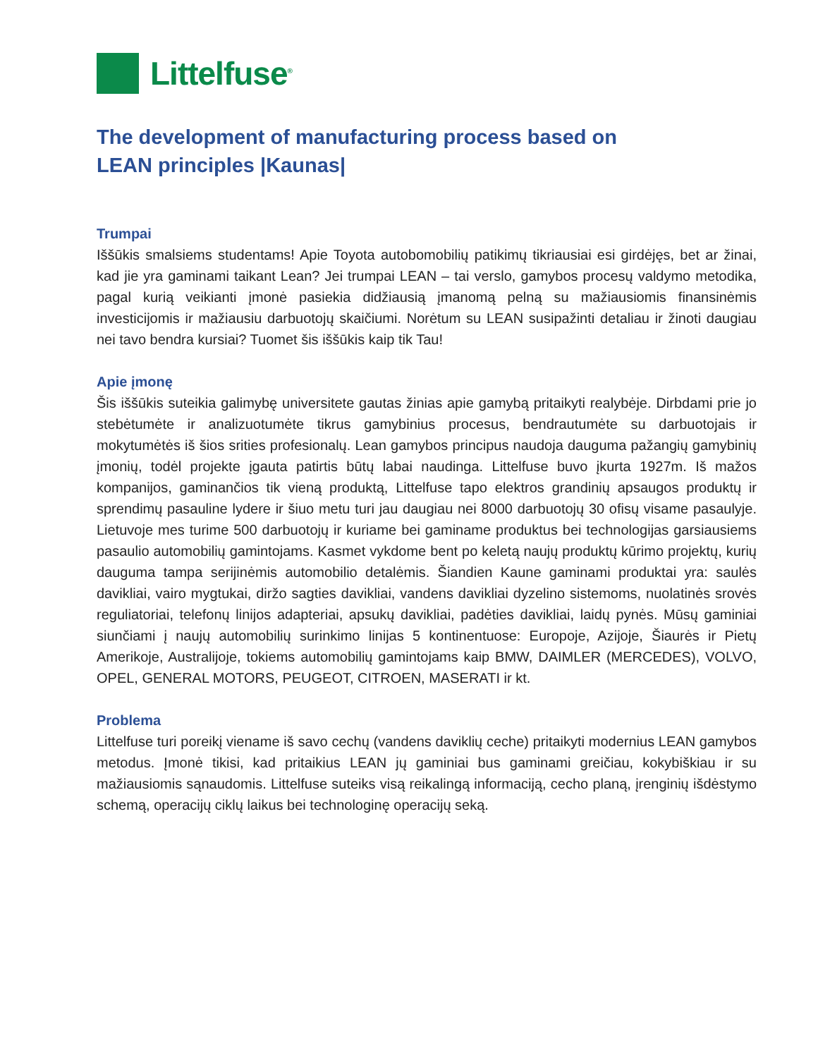Littelfuse<sup>®</sup>
The development of manufacturing process based on LEAN principles |Kaunas|
Trumpai
Iššūkis smalsiems studentams! Apie Toyota autobomobilių patikimų tikriausiai esi girdėjęs, bet ar žinai, kad jie yra gaminami taikant Lean? Jei trumpai LEAN – tai verslo, gamybos procesų valdymo metodika, pagal kurią veikianti įmonė pasiekia didžiausią įmanomą pelną su mažiausiomis finansinėmis investicijomis ir mažiausiu darbuotojų skaičiumi. Norėtum su LEAN susipažinti detaliau ir žinoti daugiau nei tavo bendra kursiai? Tuomet šis iššūkis kaip tik Tau!
Apie įmonę
Šis iššūkis suteikia galimybę universitete gautas žinias apie gamybą pritaikyti realybėje. Dirbdami prie jo stebėtumėte ir analizuotumėte tikrus gamybinius procesus, bendrautumėte su darbuotojais ir mokytumėtės iš šios srities profesionalų. Lean gamybos principus naudoja dauguma pažangių gamybinių įmonių, todėl projekte įgauta patirtis būtų labai naudinga. Littelfuse buvo įkurta 1927m. Iš mažos kompanijos, gaminančios tik vieną produktą, Littelfuse tapo elektros grandinių apsaugos produktų ir sprendimų pasauline lydere ir šiuo metu turi jau daugiau nei 8000 darbuotojų 30 ofisų visame pasaulyje. Lietuvoje mes turime 500 darbuotojų ir kuriame bei gaminame produktus bei technologijas garsiausiems pasaulio automobilių gamintojams. Kasmet vykdome bent po keletą naujų produktų kūrimo projektų, kurių dauguma tampa serijinėmis automobilio detalėmis. Šiandien Kaune gaminami produktai yra: saulės davikliai, vairo mygtukai, diržo sagties davikliai, vandens davikliai dyzelino sistemoms, nuolatinės srovės reguliatoriai, telefonų linijos adapteriai, apsukų davikliai, padėties davikliai, laidų pynės. Mūsų gaminiai siunčiami į naujų automobilių surinkimo linijas 5 kontinentuose: Europoje, Azijoje, Šiaurės ir Pietų Amerikoje, Australijoje, tokiems automobilių gamintojams kaip BMW, DAIMLER (MERCEDES), VOLVO, OPEL, GENERAL MOTORS, PEUGEOT, CITROEN, MASERATI ir kt.
Problema
Littelfuse turi poreikį viename iš savo cechų (vandens daviklių ceche) pritaikyti modernius LEAN gamybos metodus. Įmonė tikisi, kad pritaikius LEAN jų gaminiai bus gaminami greičiau, kokybiškiau ir su mažiausiomis sąnaudomis. Littelfuse suteiks visą reikalingą informaciją, cecho planą, įrenginių išdėstymo schemą, operacijų ciklų laikus bei technologinę operacijų seką.